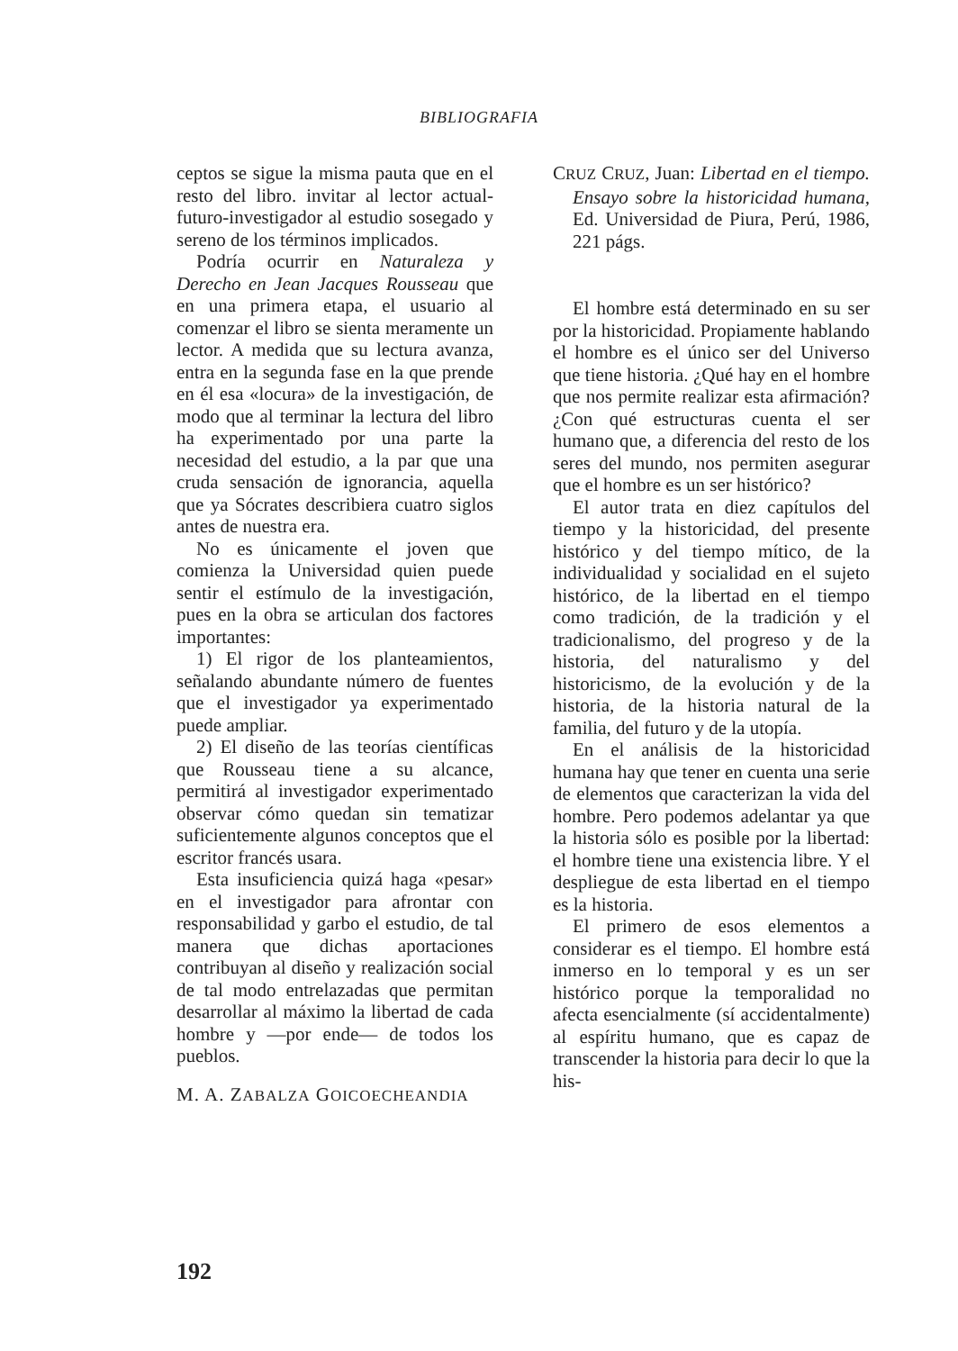BIBLIOGRAFIA
ceptos se sigue la misma pauta que en el resto del libro. invitar al lector actual-futuro-investigador al estudio sosegado y sereno de los términos implicados.
Podría ocurrir en Naturaleza y Derecho en Jean Jacques Rousseau que en una primera etapa, el usuario al comenzar el libro se sienta meramente un lector. A medida que su lectura avanza, entra en la segunda fase en la que prende en él esa «locura» de la investigación, de modo que al terminar la lectura del libro ha experimentado por una parte la necesidad del estudio, a la par que una cruda sensación de ignorancia, aquella que ya Sócrates describiera cuatro siglos antes de nuestra era.
No es únicamente el joven que comienza la Universidad quien puede sentir el estímulo de la investigación, pues en la obra se articulan dos factores importantes:
1) El rigor de los planteamientos, señalando abundante número de fuentes que el investigador ya experimentado puede ampliar.
2) El diseño de las teorías científicas que Rousseau tiene a su alcance, permitirá al investigador experimentado observar cómo quedan sin tematizar suficientemente algunos conceptos que el escritor francés usara.
Esta insuficiencia quizá haga «pesar» en el investigador para afrontar con responsabilidad y garbo el estudio, de tal manera que dichas aportaciones contribuyan al diseño y realización social de tal modo entrelazadas que permitan desarrollar al máximo la libertad de cada hombre y —por ende— de todos los pueblos.
M. A. ZABALZA GOICOECHEANDIA
CRUZ CRUZ, Juan: Libertad en el tiempo. Ensayo sobre la historicidad humana, Ed. Universidad de Piura, Perú, 1986, 221 págs.
El hombre está determinado en su ser por la historicidad. Propiamente hablando el hombre es el único ser del Universo que tiene historia. ¿Qué hay en el hombre que nos permite realizar esta afirmación? ¿Con qué estructuras cuenta el ser humano que, a diferencia del resto de los seres del mundo, nos permiten asegurar que el hombre es un ser histórico?
El autor trata en diez capítulos del tiempo y la historicidad, del presente histórico y del tiempo mítico, de la individualidad y socialidad en el sujeto histórico, de la libertad en el tiempo como tradición, de la tradición y el tradicionalismo, del progreso y de la historia, del naturalismo y del historicismo, de la evolución y de la historia, de la historia natural de la familia, del futuro y de la utopía.
En el análisis de la historicidad humana hay que tener en cuenta una serie de elementos que caracterizan la vida del hombre. Pero podemos adelantar ya que la historia sólo es posible por la libertad: el hombre tiene una existencia libre. Y el despliegue de esta libertad en el tiempo es la historia.
El primero de esos elementos a considerar es el tiempo. El hombre está inmerso en lo temporal y es un ser histórico porque la temporalidad no afecta esencialmente (sí accidentalmente) al espíritu humano, que es capaz de transcender la historia para decir lo que la his-
192